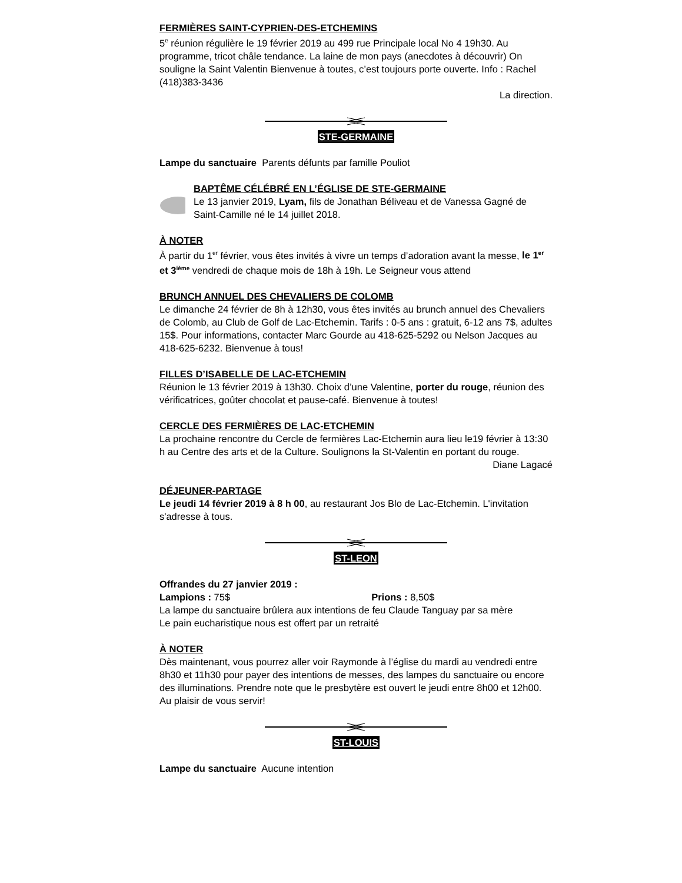FERMIÈRES SAINT-CYPRIEN-DES-ETCHEMINS
5<sup>e</sup> réunion régulière le 19 février 2019 au 499 rue Principale local No 4 19h30. Au programme, tricot châle tendance. La laine de mon pays (anecdotes à découvrir) On souligne la Saint Valentin Bienvenue à toutes, c’est toujours porte ouverte. Info : Rachel (418)383-3436
La direction.
STE-GERMAINE
Lampe du sanctuaire Parents défunts par famille Pouliot
BAPTÊME CÉLÉBRÉ EN L’ÉGLISE DE STE-GERMAINE
Le 13 janvier 2019, Lyam, fils de Jonathan Béliveau et de Vanessa Gagné de Saint-Camille né le 14 juillet 2018.
À NOTER
À partir du 1<sup>er</sup> février, vous êtes invités à vivre un temps d’adoration avant la messe, le 1<sup>er</sup> et 3<sup>ième</sup> vendredi de chaque mois de 18h à 19h. Le Seigneur vous attend
BRUNCH ANNUEL DES CHEVALIERS DE COLOMB
Le dimanche 24 février de 8h à 12h30, vous êtes invités au brunch annuel des Chevaliers de Colomb, au Club de Golf de Lac-Etchemin. Tarifs : 0-5 ans : gratuit, 6-12 ans 7$, adultes 15$. Pour informations, contacter Marc Gourde au 418-625-5292 ou Nelson Jacques au 418-625-6232. Bienvenue à tous!
FILLES D’ISABELLE DE LAC-ETCHEMIN
Réunion le 13 février 2019 à 13h30. Choix d’une Valentine, porter du rouge, réunion des vérificatrices, goûter chocolat et pause-café. Bienvenue à toutes!
CERCLE DES FERMIÈRES DE LAC-ETCHEMIN
La prochaine rencontre du Cercle de fermières Lac-Etchemin aura lieu le19 février à 13:30 h au Centre des arts et de la Culture. Soulignons la St-Valentin en portant du rouge.
Diane Lagacé
DÉJEUNER-PARTAGE
Le jeudi 14 février 2019 à 8 h 00, au restaurant Jos Blo de Lac-Etchemin. L'invitation s'adresse à tous.
ST-LEON
Offrandes du 27 janvier 2019 :
Lampions : 75$ Prions : 8,50$
La lampe du sanctuaire brûlera aux intentions de feu Claude Tanguay par sa mère
Le pain eucharistique nous est offert par un retraité
À NOTER
Dès maintenant, vous pourrez aller voir Raymonde à l’église du mardi au vendredi entre 8h30 et 11h30 pour payer des intentions de messes, des lampes du sanctuaire ou encore des illuminations. Prendre note que le presbytère est ouvert le jeudi entre 8h00 et 12h00. Au plaisir de vous servir!
ST-LOUIS
Lampe du sanctuaire Aucune intention